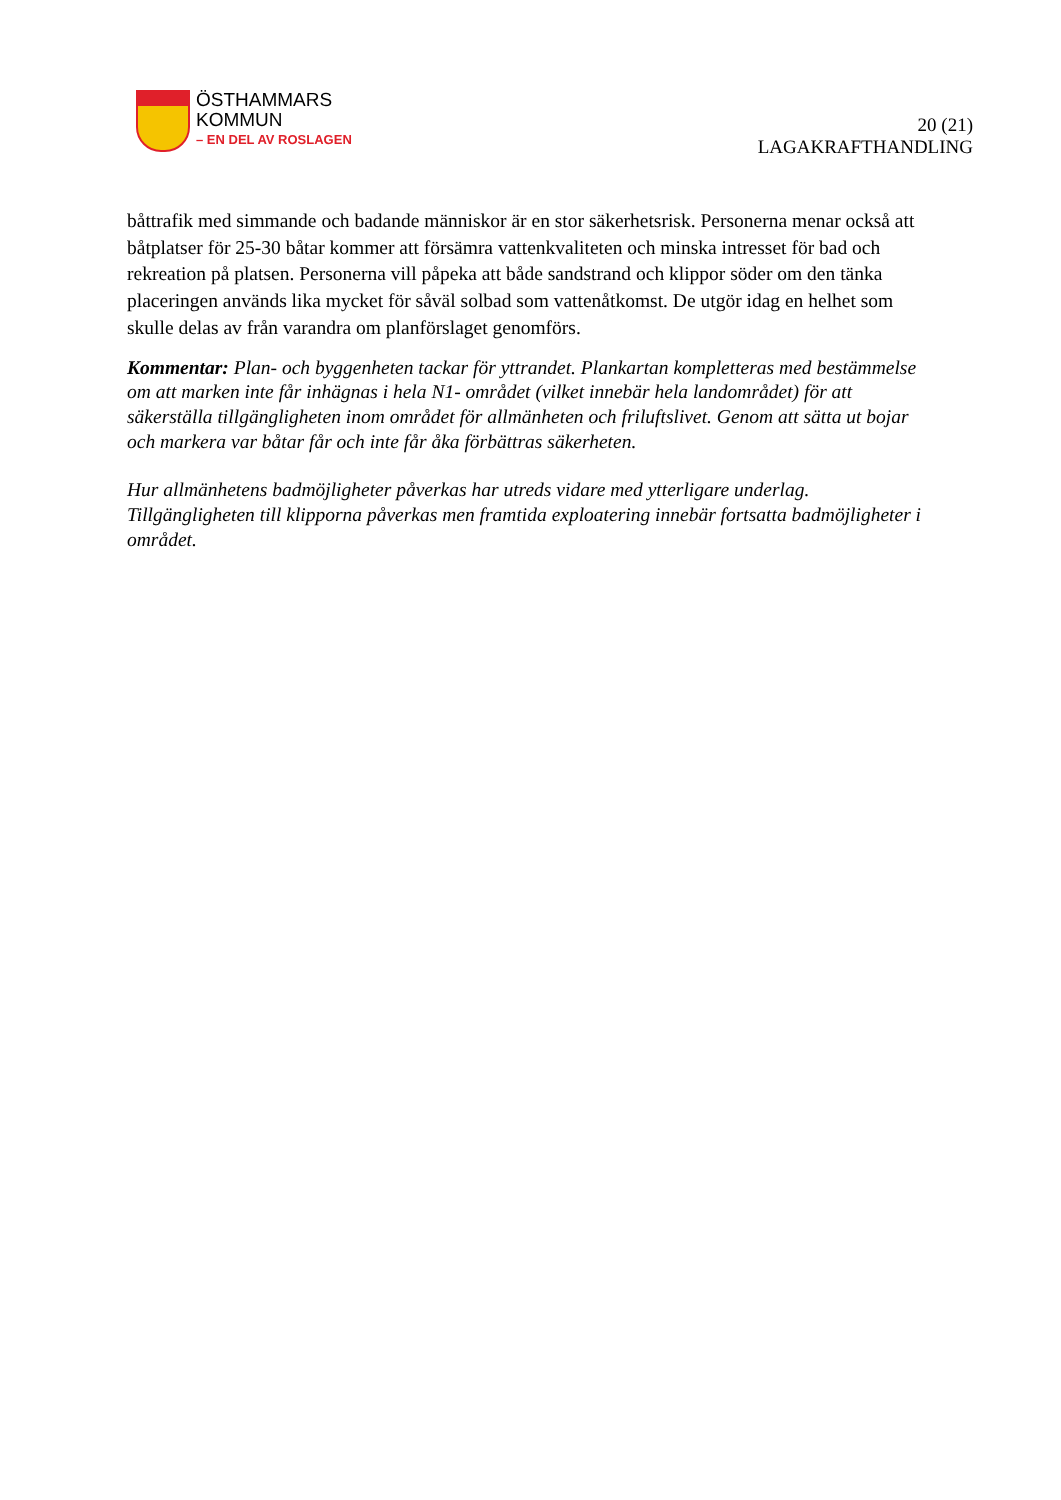ÖSTHAMMARS
KOMMUN
– EN DEL AV ROSLAGEN
20 (21)
LAGAKRAFTHANDLING
båttrafik med simmande och badande människor är en stor säkerhetsrisk. Personerna menar också att båtplatser för 25-30 båtar kommer att försämra vattenkvaliteten och minska intresset för bad och rekreation på platsen. Personerna vill påpeka att både sandstrand och klippor söder om den tänka placeringen används lika mycket för såväl solbad som vattenåtkomst. De utgör idag en helhet som skulle delas av från varandra om planförslaget genomförs.
Kommentar: Plan- och byggenheten tackar för yttrandet. Plankartan kompletteras med bestämmelse om att marken inte får inhägnas i hela N1- området (vilket innebär hela landområdet) för att säkerställa tillgängligheten inom området för allmänheten och friluftslivet. Genom att sätta ut bojar och markera var båtar får och inte får åka förbättras säkerheten.
Hur allmänhetens badmöjligheter påverkas har utreds vidare med ytterligare underlag. Tillgängligheten till klipporna påverkas men framtida exploatering innebär fortsatta badmöjligheter i området.